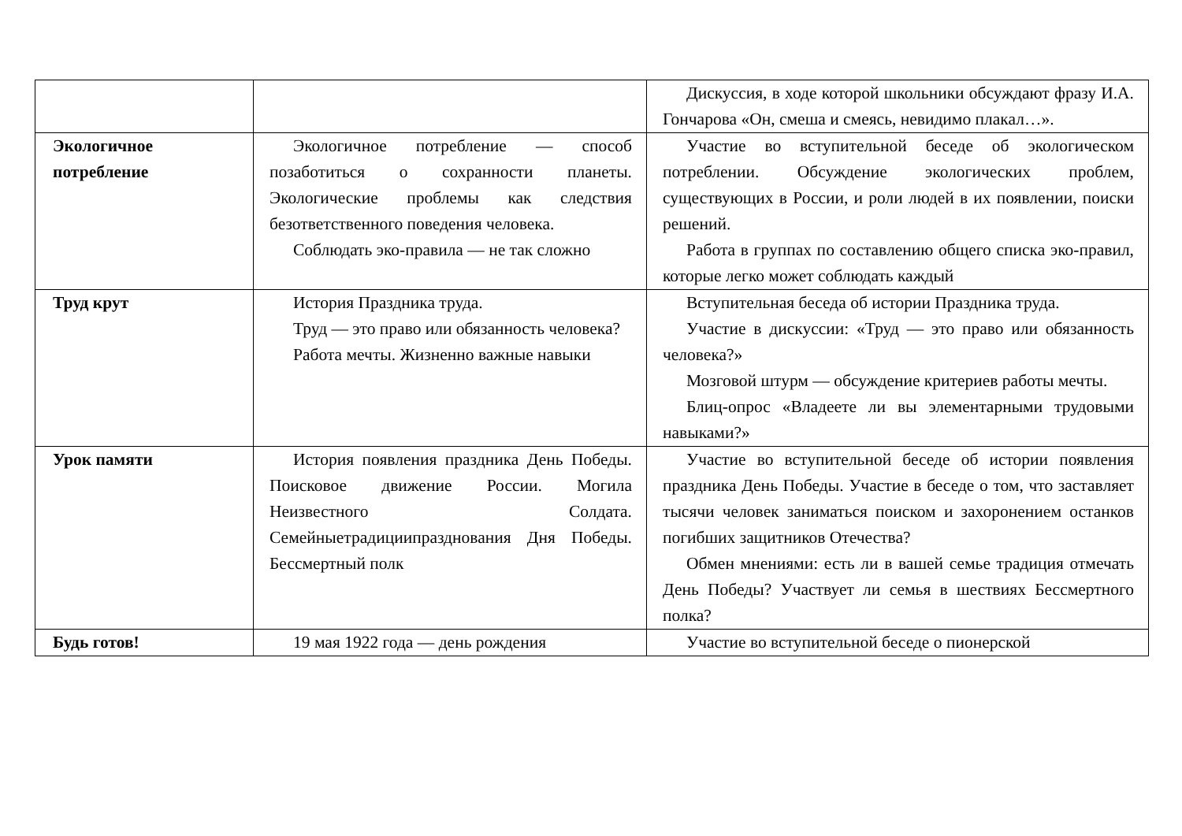| | | Дискуссия, в ходе которой школьники обсуждают фразу И.А. Гончарова «Он, смеша и смеясь, невидимо плакал…». |
| Экологичное потребление | Экологичное потребление — способ позаботиться о сохранности планеты. Экологические проблемы как следствия безответственного поведения человека. Соблюдать эко-правила — не так сложно | Участие во вступительной беседе об экологическом потреблении. Обсуждение экологических проблем, существующих в России, и роли людей в их появлении, поиски решений. Работа в группах по составлению общего списка эко-правил, которые легко может соблюдать каждый |
| Труд крут | История Праздника труда. Труд — это право или обязанность человека? Работа мечты. Жизненно важные навыки | Вступительная беседа об истории Праздника труда. Участие в дискуссии: «Труд — это право или обязанность человека?» Мозговой штурм — обсуждение критериев работы мечты. Блиц-опрос «Владеете ли вы элементарными трудовыми навыками?» |
| Урок памяти | История появления праздника День Победы. Поисковое движение России. Могила Неизвестного Солдата. Семейныетрадициипразднования Дня Победы. Бессмертный полк | Участие во вступительной беседе об истории появления праздника День Победы. Участие в беседе о том, что заставляет тысячи человек заниматься поиском и захоронением останков погибших защитников Отечества? Обмен мнениями: есть ли в вашей семье традиция отмечать День Победы? Участвует ли семья в шествиях Бессмертного полка? |
| Будь готов! | 19 мая 1922 года — день рождения | Участие во вступительной беседе о пионерской |